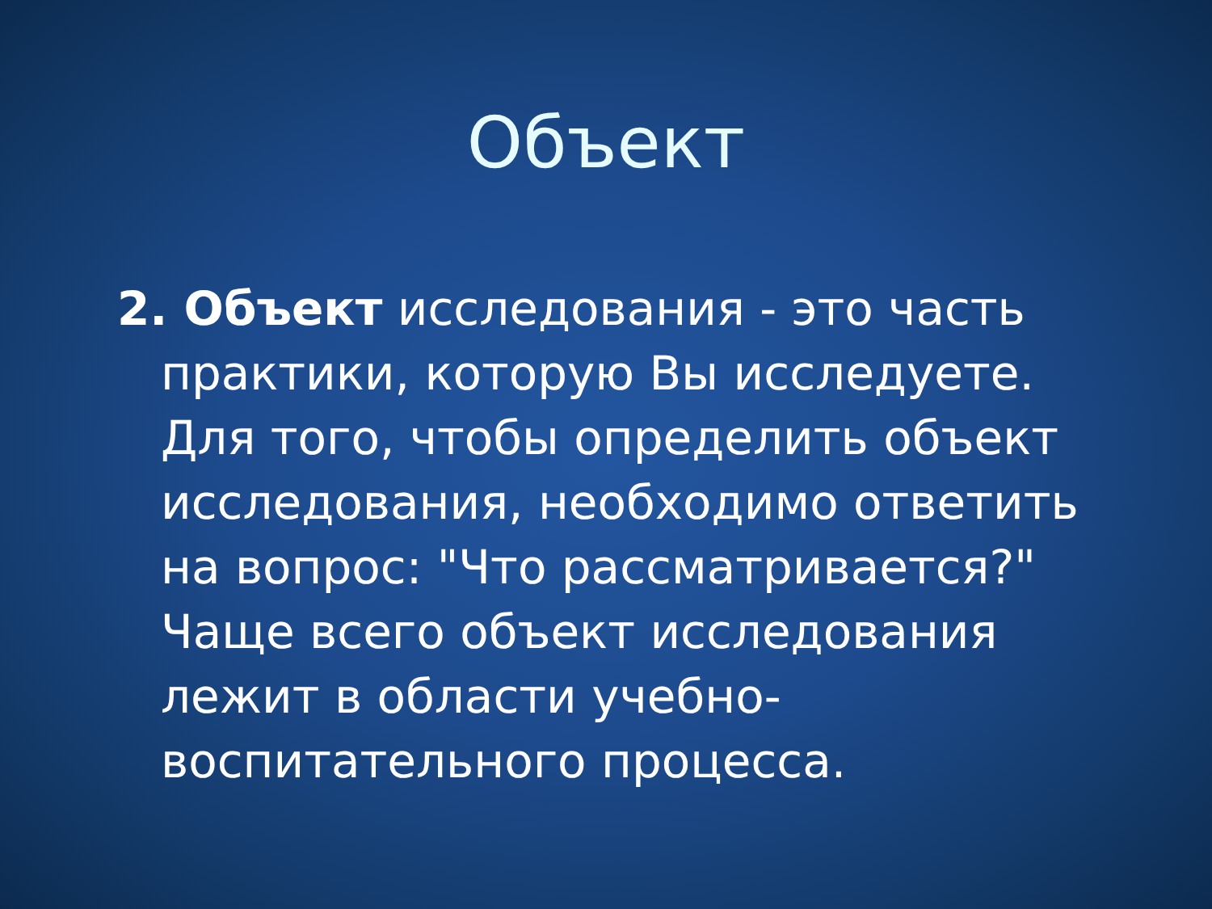Объект
2. Объект исследования - это часть практики, которую Вы исследуете. Для того, чтобы определить объект исследования, необходимо ответить на вопрос: "Что рассматривается?" Чаще всего объект исследования лежит в области учебно-воспитательного процесса.